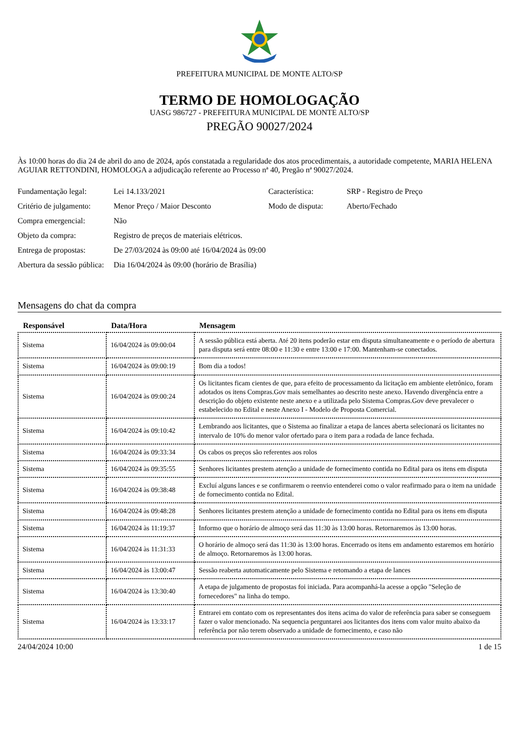PREFEITURA MUNICIPAL DE MONTE ALTO/SP
TERMO DE HOMOLOGAÇÃO
UASG 986727 - PREFEITURA MUNICIPAL DE MONTE ALTO/SP
PREGÃO 90027/2024
Às 10:00 horas do dia 24 de abril do ano de 2024, após constatada a regularidade dos atos procedimentais, a autoridade competente, MARIA HELENA AGUIAR RETTONDINI, HOMOLOGA a adjudicação referente ao Processo nª 40, Pregão nª 90027/2024.
| Fundamentação legal: | Lei 14.133/2021 | Característica: | SRP - Registro de Preço |
| Critério de julgamento: | Menor Preço / Maior Desconto | Modo de disputa: | Aberto/Fechado |
| Compra emergencial: | Não | | |
| Objeto da compra: | Registro de preços de materiais elétricos. | | |
| Entrega de propostas: | De 27/03/2024 às 09:00 até 16/04/2024 às 09:00 | | |
| Abertura da sessão pública: | Dia 16/04/2024 às 09:00 (horário de Brasília) | | |
Mensagens do chat da compra
| Responsável | Data/Hora | Mensagem |
| --- | --- | --- |
| Sistema | 16/04/2024 às 09:00:04 | A sessão pública está aberta. Até 20 itens poderão estar em disputa simultaneamente e o período de abertura para disputa será entre 08:00 e 11:30 e entre 13:00 e 17:00. Mantenham-se conectados. |
| Sistema | 16/04/2024 às 09:00:19 | Bom dia a todos! |
| Sistema | 16/04/2024 às 09:00:24 | Os licitantes ficam cientes de que, para efeito de processamento da licitação em ambiente eletrônico, foram adotados os itens Compras.Gov mais semelhantes ao descrito neste anexo. Havendo divergência entre a descrição do objeto existente neste anexo e a utilizada pelo Sistema Compras.Gov deve prevalecer o estabelecido no Edital e neste Anexo I - Modelo de Proposta Comercial. |
| Sistema | 16/04/2024 às 09:10:42 | Lembrando aos licitantes, que o Sistema ao finalizar a etapa de lances aberta selecionará os licitantes no intervalo de 10% do menor valor ofertado para o item para a rodada de lance fechada. |
| Sistema | 16/04/2024 às 09:33:34 | Os cabos os preços são referentes aos rolos |
| Sistema | 16/04/2024 às 09:35:55 | Senhores licitantes prestem atenção a unidade de fornecimento contida no Edital para os itens em disputa |
| Sistema | 16/04/2024 às 09:38:48 | Excluí alguns lances e se confirmarem o reenvio entenderei como o valor reafirmado para o item na unidade de fornecimento contida no Edital. |
| Sistema | 16/04/2024 às 09:48:28 | Senhores licitantes prestem atenção a unidade de fornecimento contida no Edital para os itens em disputa |
| Sistema | 16/04/2024 às 11:19:37 | Informo que o horário de almoço será das 11:30 às 13:00 horas. Retornaremos às 13:00 horas. |
| Sistema | 16/04/2024 às 11:31:33 | O horário de almoço será das 11:30 às 13:00 horas. Encerrado os itens em andamento estaremos em horário de almoço. Retornaremos às 13:00 horas. |
| Sistema | 16/04/2024 às 13:00:47 | Sessão reaberta automaticamente pelo Sistema e retomando a etapa de lances |
| Sistema | 16/04/2024 às 13:30:40 | A etapa de julgamento de propostas foi iniciada. Para acompanhá-la acesse a opção "Seleção de fornecedores" na linha do tempo. |
| Sistema | 16/04/2024 às 13:33:17 | Entrarei em contato com os representantes dos itens acima do valor de referência para saber se conseguem fazer o valor mencionado. Na sequencia perguntarei aos licitantes dos itens com valor muito abaixo da referência por não terem observado a unidade de fornecimento, e caso não |
24/04/2024 10:00 1 de 15